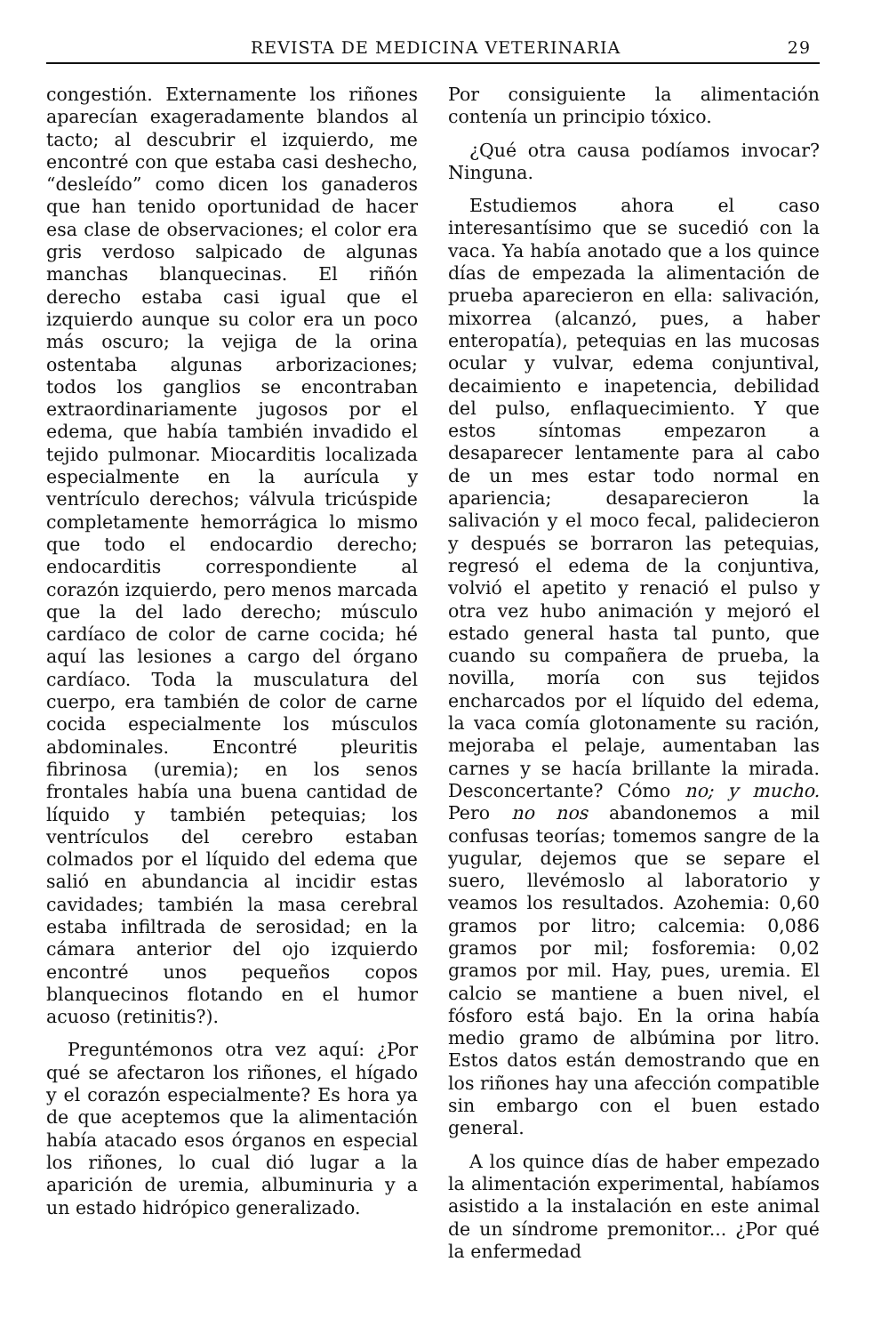REVISTA DE MEDICINA VETERINARIA 29
congestión. Externamente los riñones aparecían exageradamente blandos al tacto; al descubrir el izquierdo, me encontré con que estaba casi deshecho, “desleído” como dicen los ganaderos que han tenido oportunidad de hacer esa clase de observaciones; el color era gris verdoso salpicado de algunas manchas blanquecinas. El riñón derecho estaba casi igual que el izquierdo aunque su color era un poco más oscuro; la vejiga de la orina ostentaba algunas arborizaciones; todos los ganglios se encontraban extraordinariamente jugosos por el edema, que había también invadido el tejido pulmonar. Miocarditis localizada especialmente en la aurícula y ventrículo derechos; válvula tricúspide completamente hemorrágica lo mismo que todo el endocardio derecho; endocarditis correspondiente al corazón izquierdo, pero menos marcada que la del lado derecho; músculo cardíaco de color de carne cocida; hé aquí las lesiones a cargo del órgano cardíaco. Toda la musculatura del cuerpo, era también de color de carne cocida especialmente los músculos abdominales. Encontré pleuritis fibrinosa (uremia); en los senos frontales había una buena cantidad de líquido y también petequias; los ventrículos del cerebro estaban colmados por el líquido del edema que salió en abundancia al incidir estas cavidades; también la masa cerebral estaba infiltrada de serosidad; en la cámara anterior del ojo izquierdo encontré unos pequeños copos blanquecinos flotando en el humor acuoso (retinitis?).
Preguntémonos otra vez aquí: ¿Por qué se afectaron los riñones, el hígado y el corazón especialmente? Es hora ya de que aceptemos que la alimentación había atacado esos órganos en especial los riñones, lo cual dió lugar a la aparición de uremia, albuminuria y a un estado hidrópico generalizado.
Por consiguiente la alimentación contenía un principio tóxico.
¿Qué otra causa podíamos invocar? Ninguna.
Estudiemos ahora el caso interesantísimo que se sucedió con la vaca. Ya había anotado que a los quince días de empezada la alimentación de prueba aparecieron en ella: salivación, mixorrea (alcanzó, pues, a haber enteropatía), petequias en las mucosas ocular y vulvar, edema conjuntival, decaimiento e inapetencia, debilidad del pulso, enflaquecimiento. Y que estos síntomas empezaron a desaparecer lentamente para al cabo de un mes estar todo normal en apariencia; desaparecieron la salivación y el moco fecal, palidecieron y después se borraron las petequias, regresó el edema de la conjuntiva, volvió el apetito y renació el pulso y otra vez hubo animación y mejoró el estado general hasta tal punto, que cuando su compañera de prueba, la novilla, moría con sus tejidos encharcados por el líquido del edema, la vaca comía glotonamente su ración, mejoraba el pelaje, aumentaban las carnes y se hacía brillante la mirada. Desconcertante? Cómo no; y mucho. Pero no nos abandonemos a mil confusas teorías; tomemos sangre de la yugular, dejemos que se separe el suero, llevémoslo al laboratorio y veamos los resultados. Azohemia: 0,60 gramos por litro; calcemia: 0,086 gramos por mil; fosforemia: 0,02 gramos por mil. Hay, pues, uremia. El calcio se mantiene a buen nivel, el fósforo está bajo. En la orina había medio gramo de albúmina por litro. Estos datos están demostrando que en los riñones hay una afección compatible sin embargo con el buen estado general.
A los quince días de haber empezado la alimentación experimental, habíamos asistido a la instalación en este animal de un síndrome premonitor... ¿Por qué la enfermedad